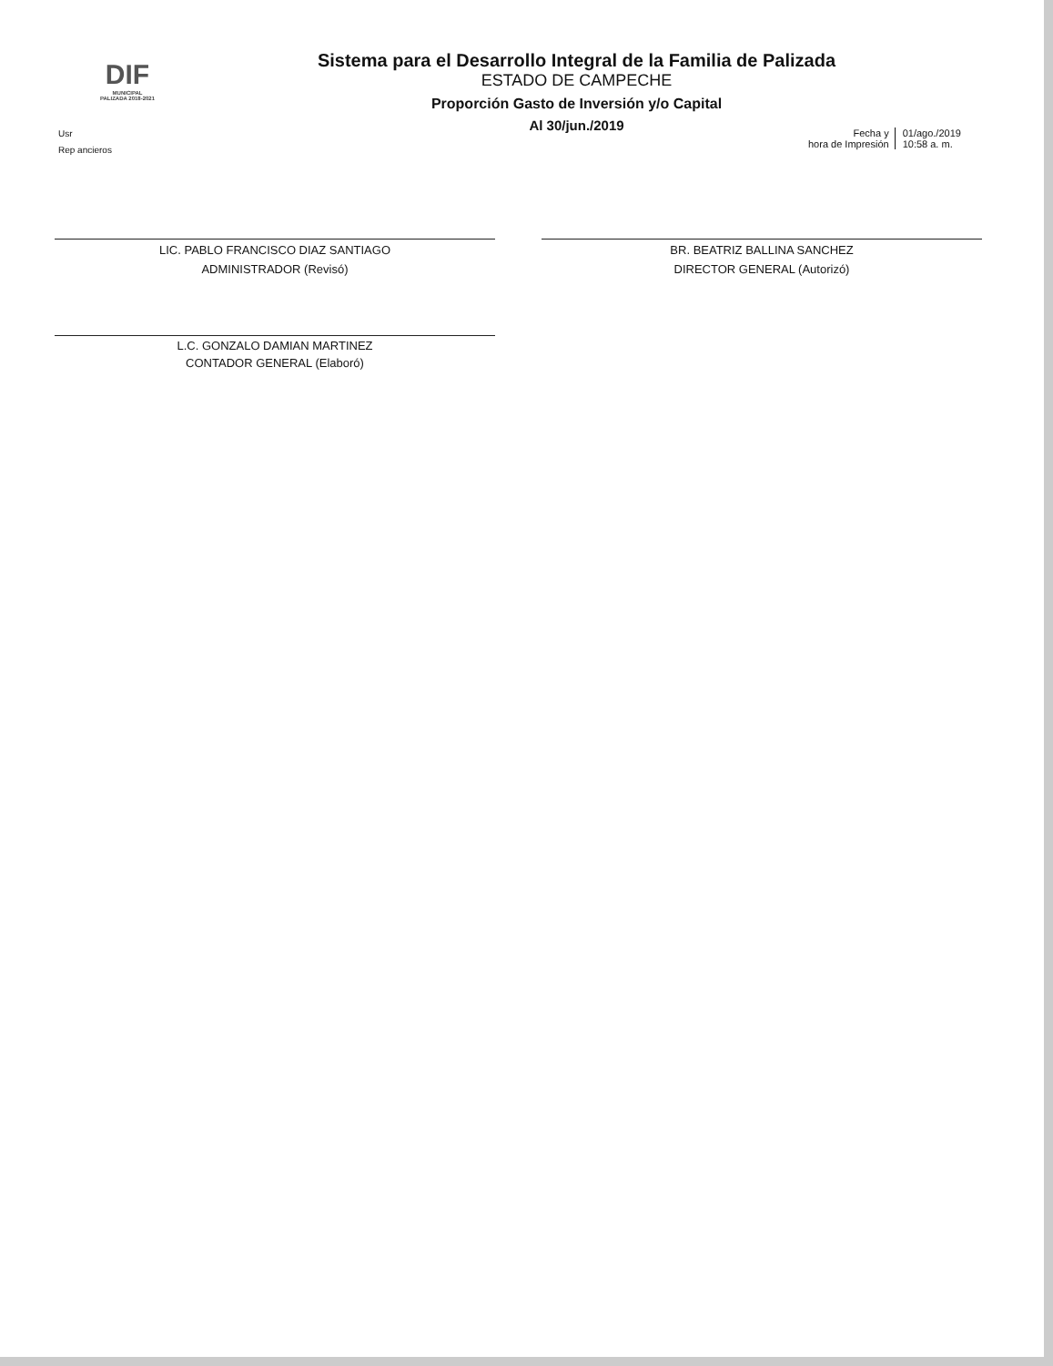DIF
MUNICIPAL
PALIZADA 2018-2021
Sistema para el Desarrollo Integral de la Familia de Palizada
ESTADO DE CAMPECHE
Proporción Gasto de Inversión y/o Capital
Al 30/jun./2019
Usr
Rep ancieros
Fecha y
hora de Impresión
01/ago./2019
10:58 a. m.
LIC. PABLO FRANCISCO DIAZ SANTIAGO
ADMINISTRADOR (Revisó)
BR. BEATRIZ BALLINA SANCHEZ
DIRECTOR GENERAL (Autorizó)
L.C. GONZALO DAMIAN MARTINEZ
CONTADOR GENERAL (Elaboró)